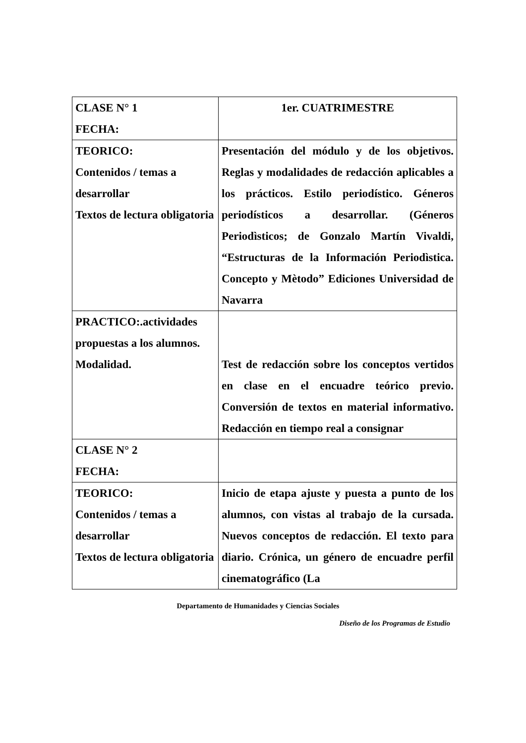| CLASE N° 1 FECHA: | 1er. CUATRIMESTRE |
| TEORICO: Contenidos / temas a desarrollar Textos de lectura obligatoria | Presentación del módulo y de los objetivos. Reglas y modalidades de redacción aplicables a los prácticos. Estilo periodístico. Géneros periodísticos a desarrollar. (Géneros Periodìsticos; de Gonzalo Martín Vivaldi, “Estructuras de la Información Periodìstica. Concepto y Mètodo” Ediciones Universidad de Navarra |
| PRACTICO:.actividades propuestas a los alumnos. Modalidad. | Test de redacción sobre los conceptos vertidos en clase en el encuadre teórico previo. Conversión de textos en material informativo. Redacción en tiempo real a consignar |
| CLASE N° 2 FECHA: | |
| TEORICO: Contenidos / temas a desarrollar Textos de lectura obligatoria | Inicio de etapa ajuste y puesta a punto de los alumnos, con vistas al trabajo de la cursada. Nuevos conceptos de redacción. El texto para diario. Crónica, un género de encuadre perfil cinematográfico (La |
Departamento de Humanidades y Ciencias Sociales
Diseño de los Programas de Estudio